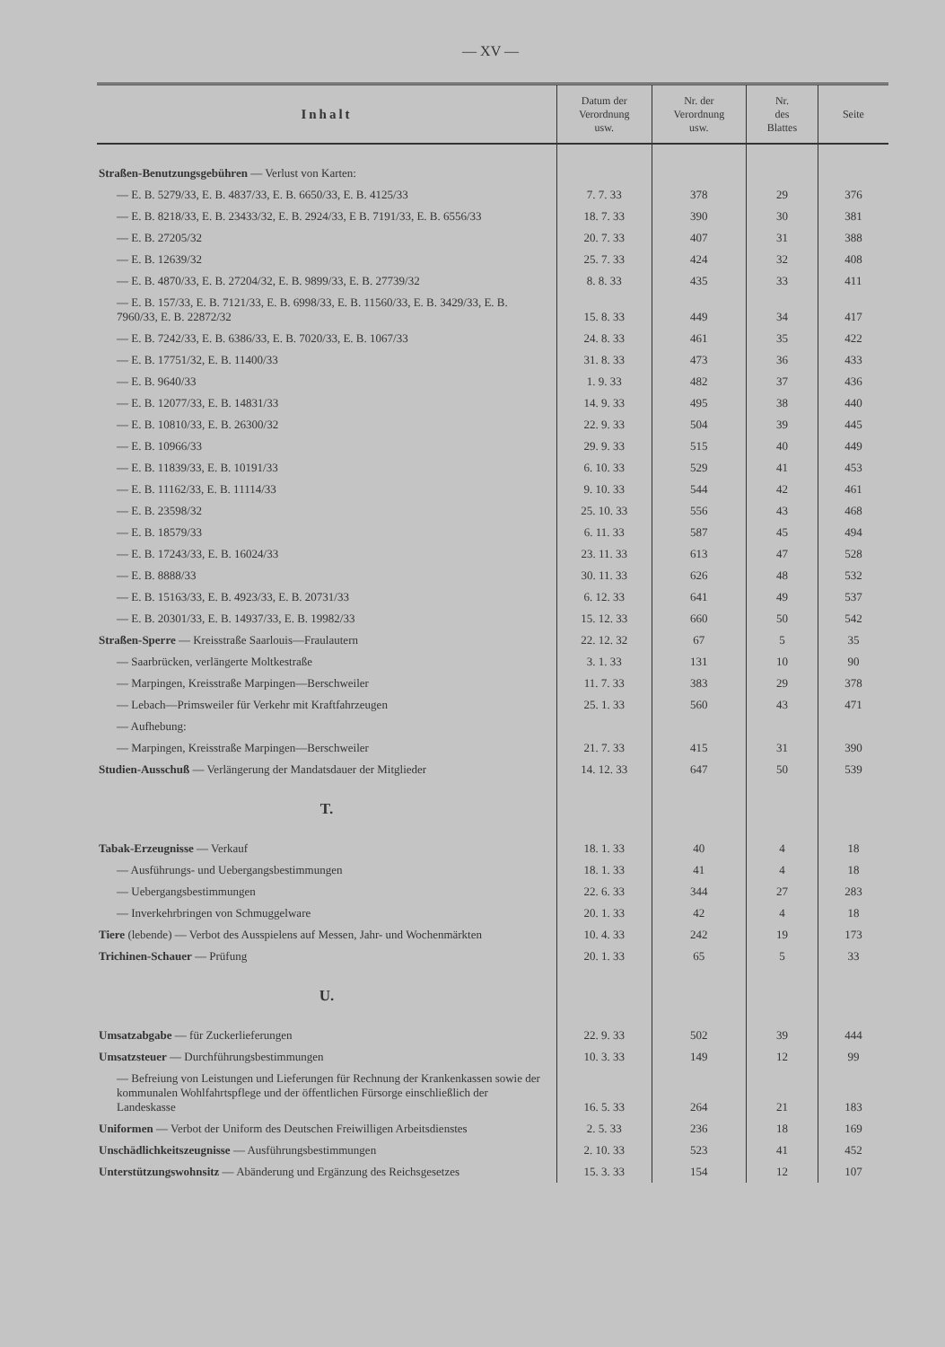— XV —
| Inhalt | Datum der Verordnung usw. | Nr. der Verordnung usw. | Nr. des Blattes | Seite |
| --- | --- | --- | --- | --- |
| Straßen-Benutzungsgebühren — Verlust von Karten: | | | | |
| — E. B. 5279/33, E. B. 4837/33, E. B. 6650/33, E. B. 4125/33 | 7. 7. 33 | 378 | 29 | 376 |
| — E. B. 8218/33, E. B. 23433/32, E. B. 2924/33, E B. 7191/33, E. B. 6556/33 | 18. 7. 33 | 390 | 30 | 381 |
| — E. B. 27205/32 | 20. 7. 33 | 407 | 31 | 388 |
| — E. B. 12639/32 | 25. 7. 33 | 424 | 32 | 408 |
| — E. B. 4870/33, E. B. 27204/32, E. B. 9899/33, E. B. 27739/32 | 8. 8. 33 | 435 | 33 | 411 |
| — E. B. 157/33, E. B. 7121/33, E. B. 6998/33, E. B. 11560/33, E. B. 3429/33, E. B. 7960/33, E. B. 22872/32 | 15. 8. 33 | 449 | 34 | 417 |
| — E. B. 7242/33, E. B. 6386/33, E. B. 7020/33, E. B. 1067/33 | 24. 8. 33 | 461 | 35 | 422 |
| — E. B. 17751/32, E. B. 11400/33 | 31. 8. 33 | 473 | 36 | 433 |
| — E. B. 9640/33 | 1. 9. 33 | 482 | 37 | 436 |
| — E. B. 12077/33, E. B. 14831/33 | 14. 9. 33 | 495 | 38 | 440 |
| — E. B. 10810/33, E. B. 26300/32 | 22. 9. 33 | 504 | 39 | 445 |
| — E. B. 10966/33 | 29. 9. 33 | 515 | 40 | 449 |
| — E. B. 11839/33, E. B. 10191/33 | 6. 10. 33 | 529 | 41 | 453 |
| — E. B. 11162/33, E. B. 11114/33 | 9. 10. 33 | 544 | 42 | 461 |
| — E. B. 23598/32 | 25. 10. 33 | 556 | 43 | 468 |
| — E. B. 18579/33 | 6. 11. 33 | 587 | 45 | 494 |
| — E. B. 17243/33, E. B. 16024/33 | 23. 11. 33 | 613 | 47 | 528 |
| — E. B. 8888/33 | 30. 11. 33 | 626 | 48 | 532 |
| — E. B. 15163/33, E. B. 4923/33, E. B. 20731/33 | 6. 12. 33 | 641 | 49 | 537 |
| — E. B. 20301/33, E. B. 14937/33, E. B. 19982/33 | 15. 12. 33 | 660 | 50 | 542 |
| Straßen-Sperre — Kreisstraße Saarlouis—Fraulautern | 22. 12. 32 | 67 | 5 | 35 |
| — Saarbrücken, verlängerte Moltkestraße | 3. 1. 33 | 131 | 10 | 90 |
| — Marpingen, Kreisstraße Marpingen—Berschweiler | 11. 7. 33 | 383 | 29 | 378 |
| — Lebach—Primsweiler für Verkehr mit Kraftfahrzeugen | 25. 1. 33 | 560 | 43 | 471 |
| — Aufhebung: | | | | |
| — Marpingen, Kreisstraße Marpingen—Berschweiler | 21. 7. 33 | 415 | 31 | 390 |
| Studien-Ausschuß — Verlängerung der Mandatsdauer der Mitglieder | 14. 12. 33 | 647 | 50 | 539 |
| T. | | | | |
| Tabak-Erzeugnisse — Verkauf | 18. 1. 33 | 40 | 4 | 18 |
| — Ausführungs- und Uebergangsbestimmungen | 18. 1. 33 | 41 | 4 | 18 |
| — Uebergangsbestimmungen | 22. 6. 33 | 344 | 27 | 283 |
| — Inverkehrbringen von Schmuggelware | 20. 1. 33 | 42 | 4 | 18 |
| Tiere (lebende) — Verbot des Ausspielens auf Messen, Jahr- und Wochenmärkten | 10. 4. 33 | 242 | 19 | 173 |
| Trichinen-Schauer — Prüfung | 20. 1. 33 | 65 | 5 | 33 |
| U. | | | | |
| Umsatzabgabe — für Zuckerlieferungen | 22. 9. 33 | 502 | 39 | 444 |
| Umsatzsteuer — Durchführungsbestimmungen | 10. 3. 33 | 149 | 12 | 99 |
| — Befreiung von Leistungen und Lieferungen für Rechnung der Krankenkassen sowie der kommunalen Wohlfahrtspflege und der öffentlichen Fürsorge einschließlich der Landeskasse | 16. 5. 33 | 264 | 21 | 183 |
| Uniformen — Verbot der Uniform des Deutschen Freiwilligen Arbeitsdienstes | 2. 5. 33 | 236 | 18 | 169 |
| Unschädlichkeitszeugnisse — Ausführungsbestimmungen | 2. 10. 33 | 523 | 41 | 452 |
| Unterstützungswohnsitz — Abänderung und Ergänzung des Reichsgesetzes | 15. 3. 33 | 154 | 12 | 107 |